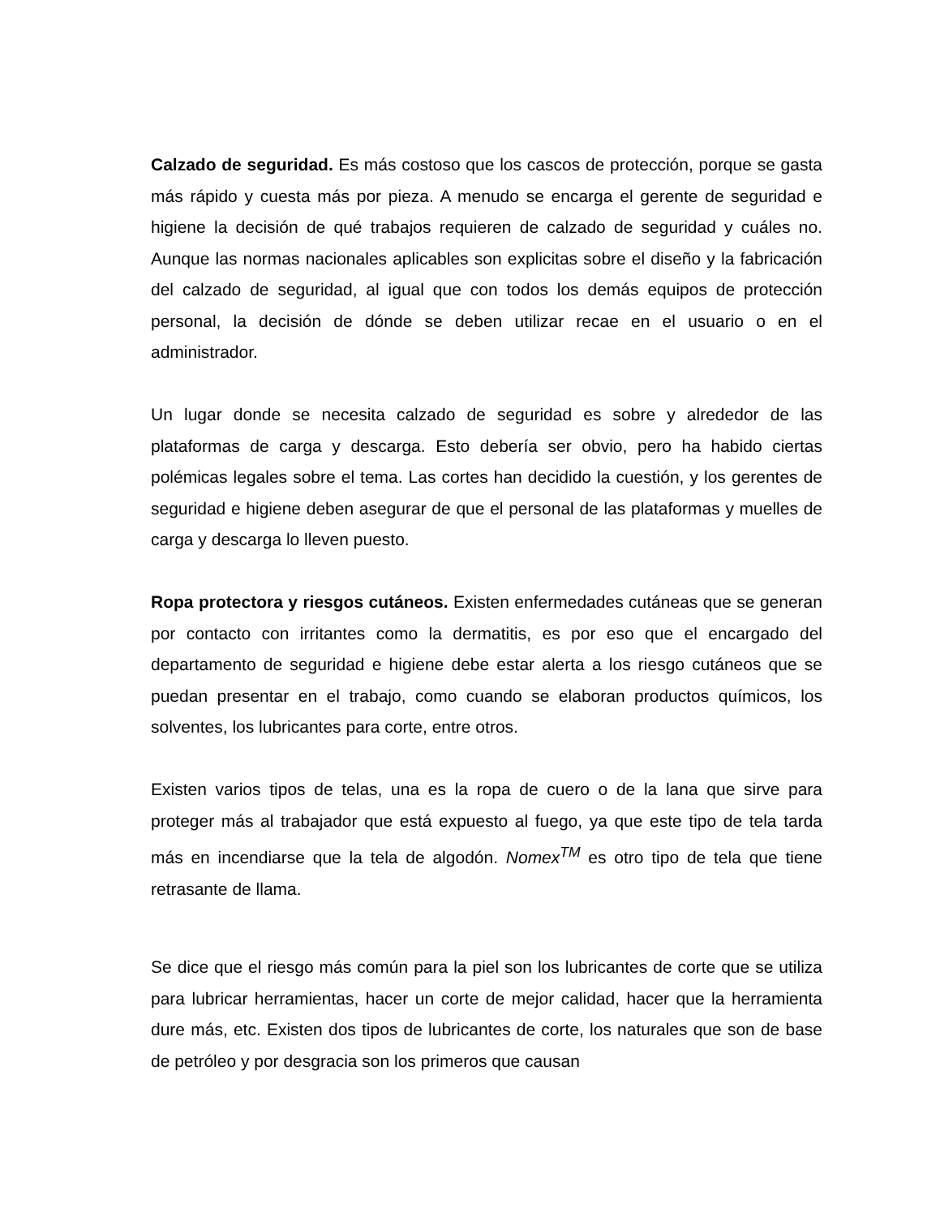Calzado de seguridad. Es más costoso que los cascos de protección, porque se gasta más rápido y cuesta más por pieza. A menudo se encarga el gerente de seguridad e higiene la decisión de qué trabajos requieren de calzado de seguridad y cuáles no. Aunque las normas nacionales aplicables son explicitas sobre el diseño y la fabricación del calzado de seguridad, al igual que con todos los demás equipos de protección personal, la decisión de dónde se deben utilizar recae en el usuario o en el administrador.
Un lugar donde se necesita calzado de seguridad es sobre y alrededor de las plataformas de carga y descarga. Esto debería ser obvio, pero ha habido ciertas polémicas legales sobre el tema. Las cortes han decidido la cuestión, y los gerentes de seguridad e higiene deben asegurar de que el personal de las plataformas y muelles de carga y descarga lo lleven puesto.
Ropa protectora y riesgos cutáneos. Existen enfermedades cutáneas que se generan por contacto con irritantes como la dermatitis, es por eso que el encargado del departamento de seguridad e higiene debe estar alerta a los riesgo cutáneos que se puedan presentar en el trabajo, como cuando se elaboran productos químicos, los solventes, los lubricantes para corte, entre otros.
Existen varios tipos de telas, una es la ropa de cuero o de la lana que sirve para proteger más al trabajador que está expuesto al fuego, ya que este tipo de tela tarda más en incendiarse que la tela de algodón. Nomex<sup>TM</sup> es otro tipo de tela que tiene retrasante de llama.
Se dice que el riesgo más común para la piel son los lubricantes de corte que se utiliza para lubricar herramientas, hacer un corte de mejor calidad, hacer que la herramienta dure más, etc. Existen dos tipos de lubricantes de corte, los naturales que son de base de petróleo y por desgracia son los primeros que causan